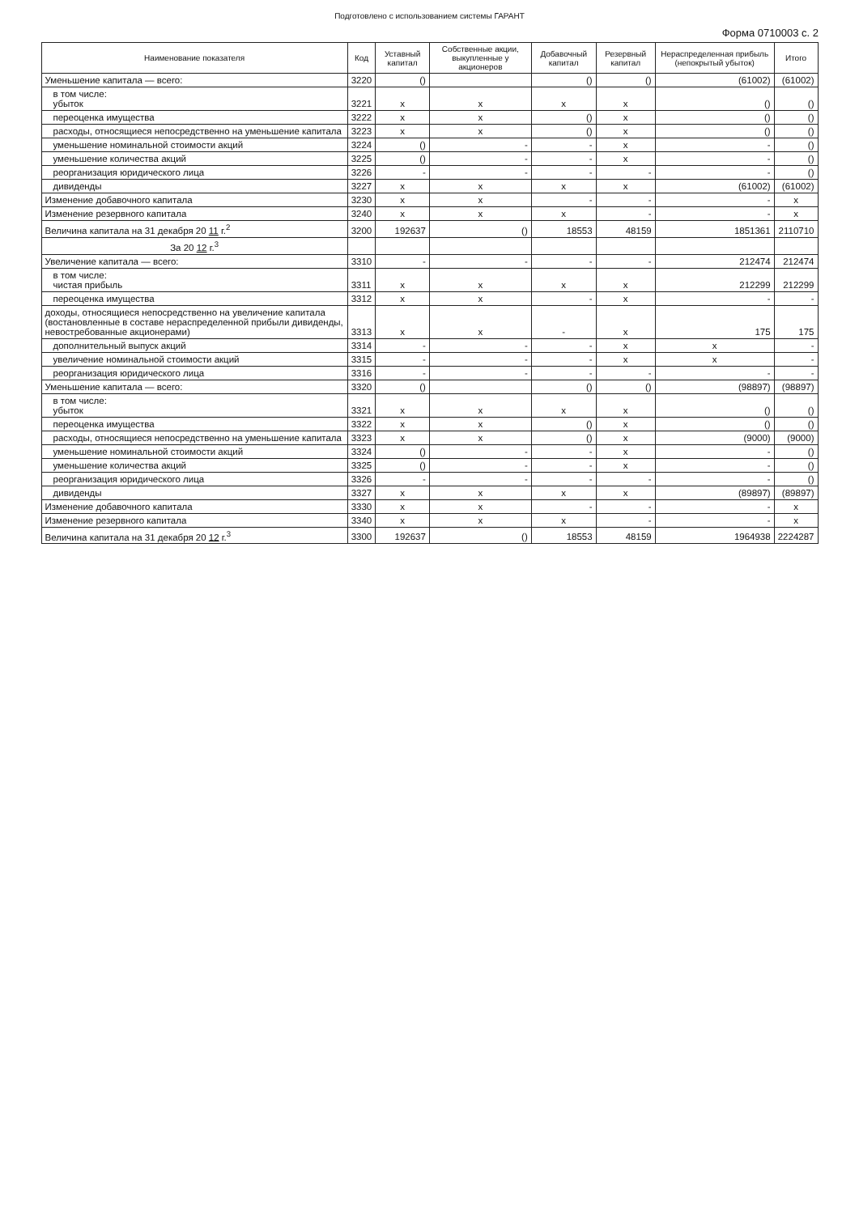Подготовлено с использованием системы ГАРАНТ
Форма 0710003 с. 2
| Наименование показателя | Код | Уставный капитал | Собственные акции, выкупленные у акционеров | Добавочный капитал | Резервный капитал | Нераспределенная прибыль (непокрытый убыток) | Итого |
| --- | --- | --- | --- | --- | --- | --- | --- |
| Уменьшение капитала — всего: | 3220 | () | | () | () | (61002) | (61002) |
| в том числе: убыток | 3221 | x | x | x | x | () | () |
| переоценка имущества | 3222 | x | x | () | x | () | () |
| расходы, относящиеся непосредственно на уменьшение капитала | 3223 | x | x | () | x | () | () |
| уменьшение номинальной стоимости акций | 3224 | () | - | - | x | - | () |
| уменьшение количества акций | 3225 | () | - | - | x | - | () |
| реорганизация юридического лица | 3226 | - | - | - | - | - | () |
| дивиденды | 3227 | x | x | x | x | (61002) | (61002) |
| Изменение добавочного капитала | 3230 | x | x | - | - | - | x |
| Изменение резервного капитала | 3240 | x | x | x | - | - | x |
| Величина капитала на 31 декабря 20 11 г.<sup>2</sup> | 3200 | 192637 | () | 18553 | 48159 | 1851361 | 2110710 |
| За 20 12 г.<sup>3</sup> | | | | | | | |
| Увеличение капитала — всего: | 3310 | - | - | - | - | 212474 | 212474 |
| в том числе: чистая прибыль | 3311 | x | x | x | x | 212299 | 212299 |
| переоценка имущества | 3312 | x | x | - | x | - | - |
| доходы, относящиеся непосредственно на увеличение капитала (востановленные в составе нераспределенной прибыли дивиденды, невостребованные акционерами) | 3313 | x | x | - | x | 175 | 175 |
| дополнительный выпуск акций | 3314 | - | - | - | x | x | - |
| увеличение номинальной стоимости акций | 3315 | - | - | - | x | x | - |
| реорганизация юридического лица | 3316 | - | - | - | - | - | - |
| Уменьшение капитала — всего: | 3320 | () | | () | () | (98897) | (98897) |
| в том числе: убыток | 3321 | x | x | x | x | () | () |
| переоценка имущества | 3322 | x | x | () | x | () | () |
| расходы, относящиеся непосредственно на уменьшение капитала | 3323 | x | x | () | x | (9000) | (9000) |
| уменьшение номинальной стоимости акций | 3324 | () | - | - | x | - | () |
| уменьшение количества акций | 3325 | () | - | - | x | - | () |
| реорганизация юридического лица | 3326 | - | - | - | - | - | () |
| дивиденды | 3327 | x | x | x | x | (89897) | (89897) |
| Изменение добавочного капитала | 3330 | x | x | - | - | - | x |
| Изменение резервного капитала | 3340 | x | x | x | - | - | x |
| Величина капитала на 31 декабря 20 12 г.<sup>3</sup> | 3300 | 192637 | () | 18553 | 48159 | 1964938 | 2224287 |